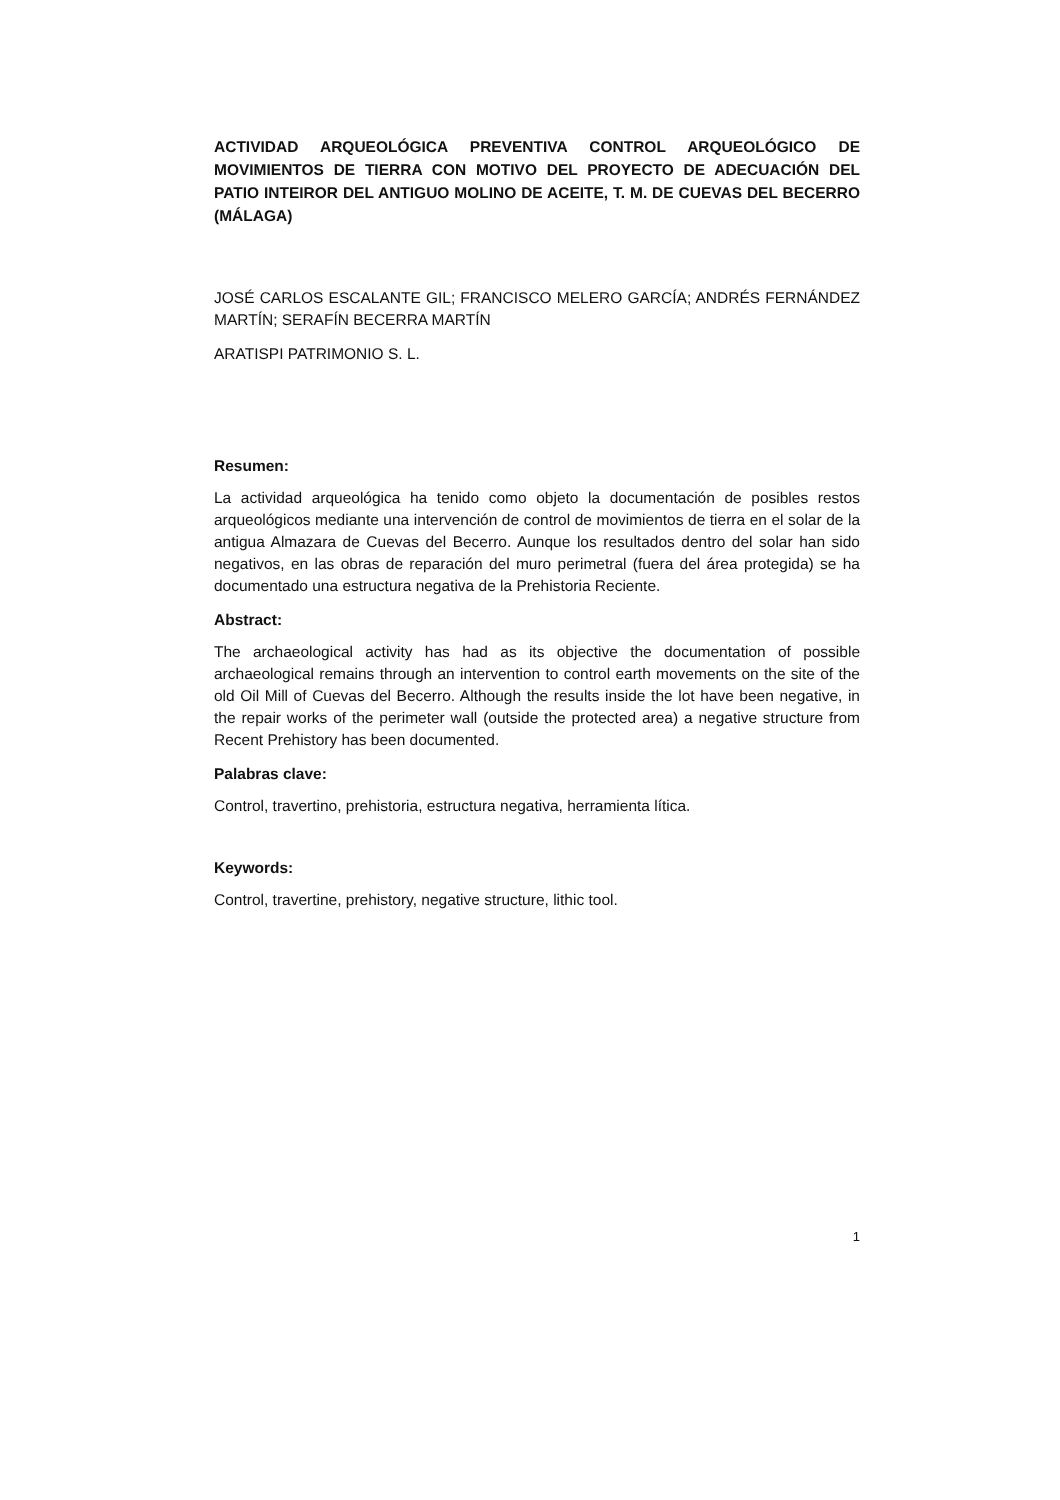ACTIVIDAD ARQUEOLÓGICA PREVENTIVA CONTROL ARQUEOLÓGICO DE MOVIMIENTOS DE TIERRA CON MOTIVO DEL PROYECTO DE ADECUACIÓN DEL PATIO INTEIROR DEL ANTIGUO MOLINO DE ACEITE, T. M. DE CUEVAS DEL BECERRO (MÁLAGA)
JOSÉ CARLOS ESCALANTE GIL; FRANCISCO MELERO GARCÍA; ANDRÉS FERNÁNDEZ MARTÍN; SERAFÍN BECERRA MARTÍN
ARATISPI PATRIMONIO S. L.
Resumen:
La actividad arqueológica ha tenido como objeto la documentación de posibles restos arqueológicos mediante una intervención de control de movimientos de tierra en el solar de la antigua Almazara de Cuevas del Becerro. Aunque los resultados dentro del solar han sido negativos, en las obras de reparación del muro perimetral (fuera del área protegida) se ha documentado una estructura negativa de la Prehistoria Reciente.
Abstract:
The archaeological activity has had as its objective the documentation of possible archaeological remains through an intervention to control earth movements on the site of the old Oil Mill of Cuevas del Becerro. Although the results inside the lot have been negative, in the repair works of the perimeter wall (outside the protected area) a negative structure from Recent Prehistory has been documented.
Palabras clave:
Control, travertino, prehistoria, estructura negativa, herramienta lítica.
Keywords:
Control, travertine, prehistory, negative structure, lithic tool.
1